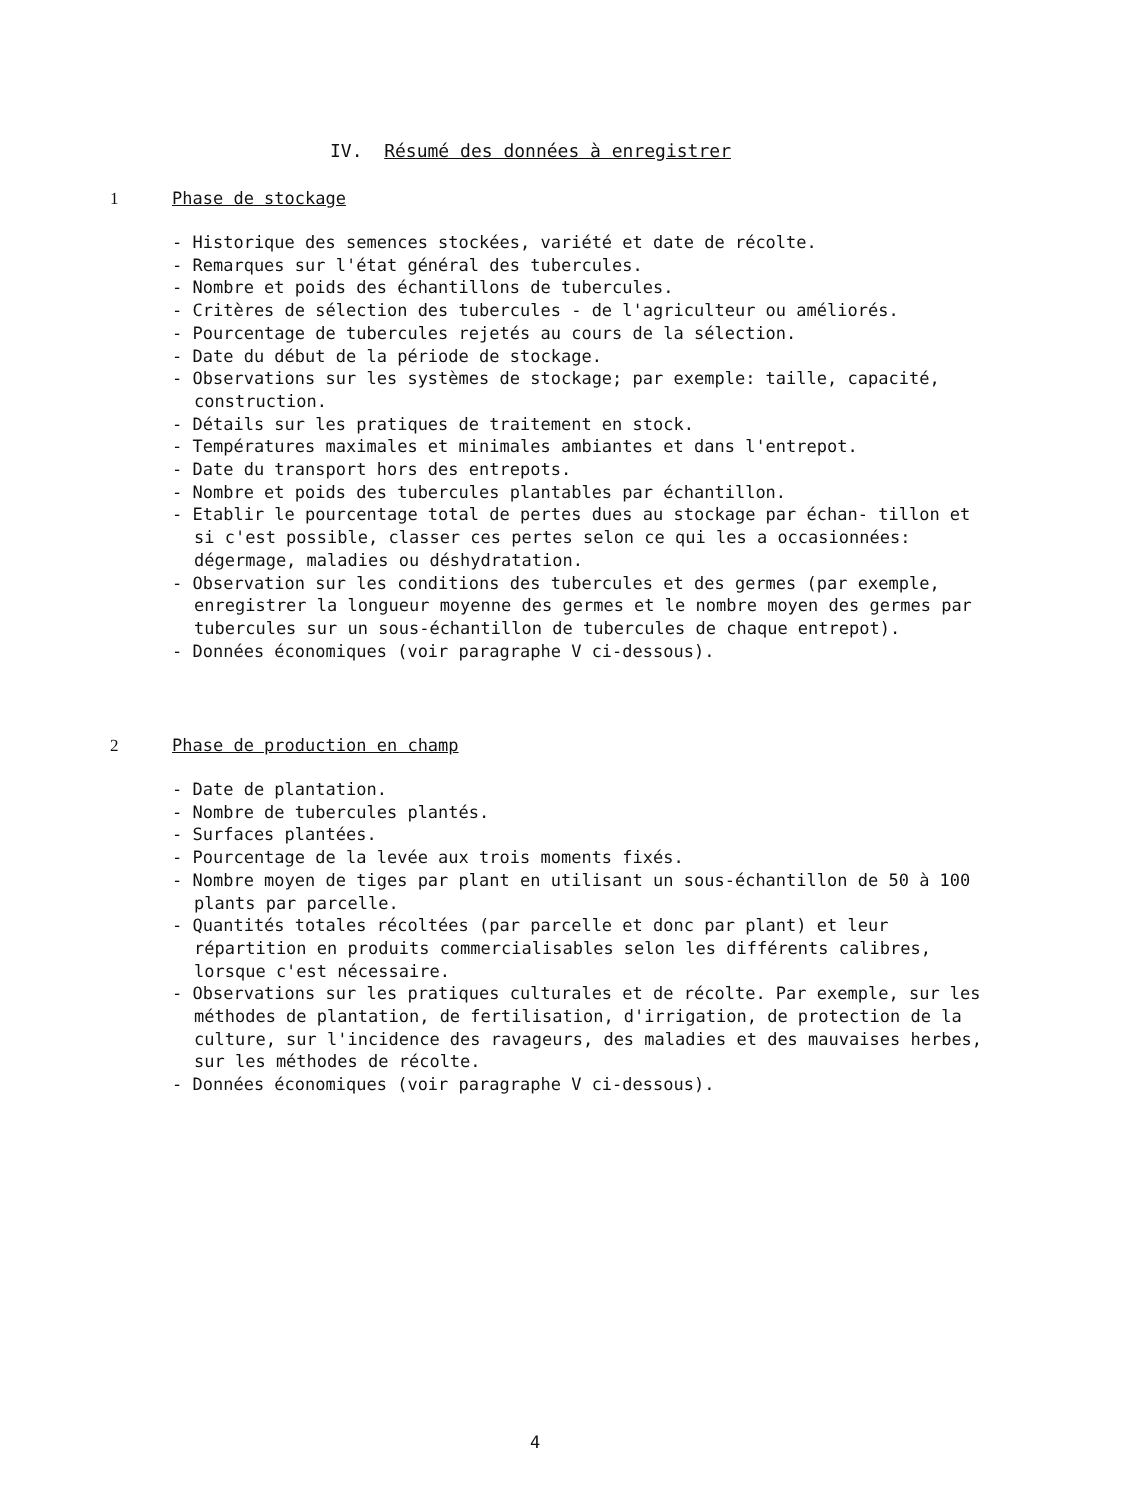IV. Résumé des données à enregistrer
1 Phase de stockage
- Historique des semences stockées, variété et date de récolte.
- Remarques sur l'état général des tubercules.
- Nombre et poids des échantillons de tubercules.
- Critères de sélection des tubercules - de l'agriculteur ou améliorés.
- Pourcentage de tubercules rejetés au cours de la sélection.
- Date du début de la période de stockage.
- Observations sur les systèmes de stockage; par exemple: taille, capacité, construction.
- Détails sur les pratiques de traitement en stock.
- Températures maximales et minimales ambiantes et dans l'entrepot.
- Date du transport hors des entrepots.
- Nombre et poids des tubercules plantables par échantillon.
- Etablir le pourcentage total de pertes dues au stockage par échan- tillon et si c'est possible, classer ces pertes selon ce qui les a occasionnées: dégermage, maladies ou déshydratation.
- Observation sur les conditions des tubercules et des germes (par exemple, enregistrer la longueur moyenne des germes et le nombre moyen des germes par tubercules sur un sous-échantillon de tubercules de chaque entrepot).
- Données économiques (voir paragraphe V ci-dessous).
2 Phase de production en champ
- Date de plantation.
- Nombre de tubercules plantés.
- Surfaces plantées.
- Pourcentage de la levée aux trois moments fixés.
- Nombre moyen de tiges par plant en utilisant un sous-échantillon de 50 à 100 plants par parcelle.
- Quantités totales récoltées (par parcelle et donc par plant) et leur répartition en produits commercialisables selon les différents calibres, lorsque c'est nécessaire.
- Observations sur les pratiques culturales et de récolte. Par exemple, sur les méthodes de plantation, de fertilisation, d'irrigation, de protection de la culture, sur l'incidence des ravageurs, des maladies et des mauvaises herbes, sur les méthodes de récolte.
- Données économiques (voir paragraphe V ci-dessous).
4